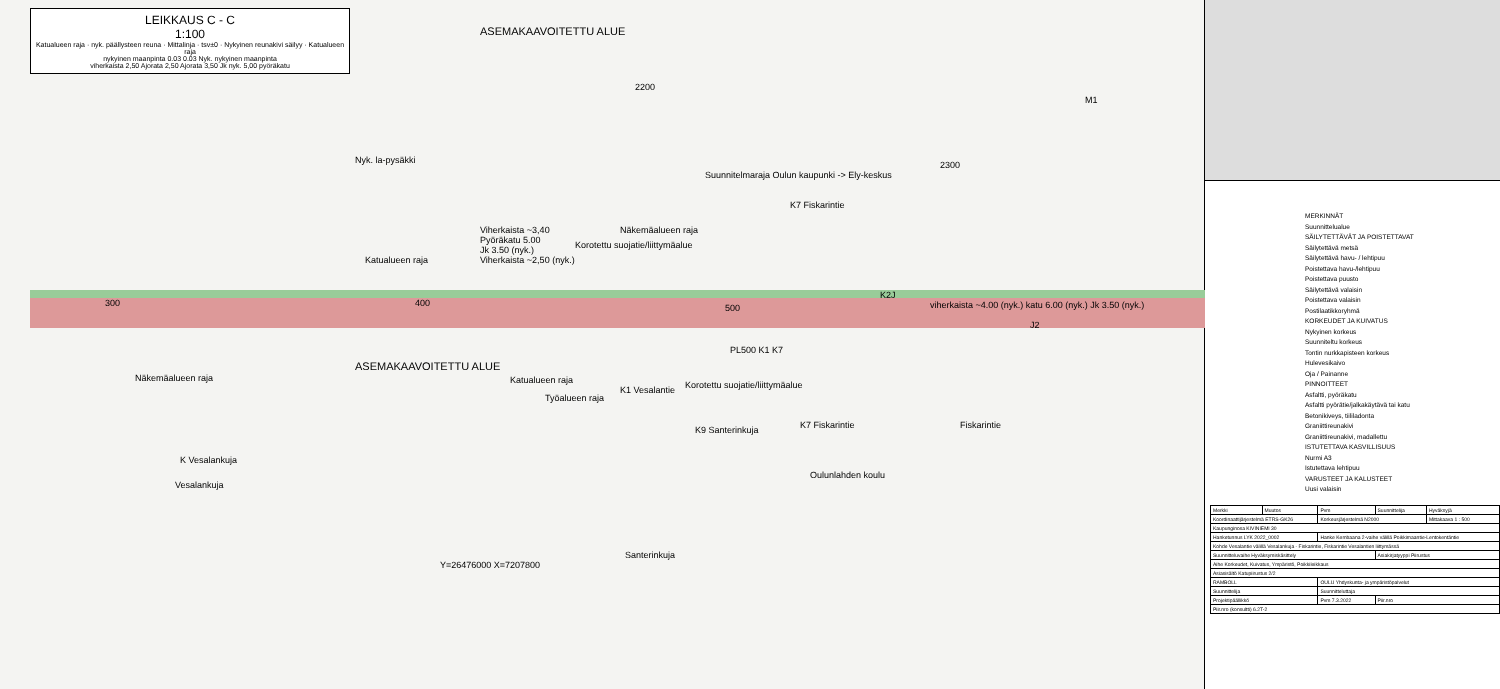LEIKKAUS C - C
1:100
Katualueen raja · nyk. päällysteen reuna · Mittalinja · tsv±0 · Nykyinen reunakivi säilyy · Katualueen raja
nykyinen maanpinta 0.03 0.03 Nyk. nykyinen maanpinta
viherkaista 2,50 Ajorata 2,50 Ajorata 3,50 Jk nyk. 5,00 pyöräkatu
ASEMAKAAVOITETTU ALUE
ASEMAKAAVOITETTU ALUE
Viherkaista ~3,40
Pyöräkatu 5.00
Jk 3.50 (nyk.)
Viherkaista ~2,50 (nyk.)
Nyk. la-pysäkki
K1 Vesalantie
K9 Santerinkuja K7 Fiskarintie
K7 Fiskarintie
K Vesalankuja
viherkaista ~4.00 (nyk.) katu 6.00 (nyk.) Jk 3.50 (nyk.)
M1
J2
Fiskarintie
K2J
Korotettu suojatie/liittymäalue
Korotettu suojatie/liittymäalue
Näkemäalueen raja
Katualueen raja
Katualueen raja
Työalueen raja
Näkemäalueen raja
PL500 K1 K7
300 400 500
2200
2300
Suunnitelmaraja Oulun kaupunki -> Ely-keskus
Oulunlahden koulu
Y=26476000 X=7207800
Vesalankuja
Santerinkuja
MERKINNÄT
Suunnittelualue
SÄILYTETTÄVÄT JA POISTETTAVAT
Säilytettävä metsä
Säilytettävä havu- / lehtipuu
Poistettava havu-/lehtipuu
Poistettava puusto
Säilytettävä valaisin
Poistettava valaisin
Postilaatikkoryhmä
KORKEUDET JA KUIVATUS
Nykyinen korkeus
Suunniteltu korkeus
Tontin nurkkapisteen korkeus
Hulevesikaivo
Oja / Painanne
PINNOITTEET
Asfaltti, pyöräkatu
Asfaltti pyörätie/jalkakäytävä tai katu
Betonikiveys, tiililadonta
Graniittireunakivi
Graniittireunakivi, madallettu
ISTUTETTAVA KASVILLISUUS
Nurmi A3
Istutettava lehtipuu
VARUSTEET JA KALUSTEET
Uusi valaisin
| Merkki | Muutos | Pvm | Suunnittelija | Hyväksyjä |
| Koordinaattijärjestelmä ETRS-GK26 | | Korkeusjärjestelmä N2000 | | Mittakaava 1 : 500 |
| Kaupunginosa KIVINIEMI 30 | | | | |
| Hanketunnus LYK 2022_0002 | | Hanke Kembaana 2-vaihe välillä Poikkimaantie-Lentokentäntie | | |
| Kohde Vesalantie välillä Vesalankuja - Fiskarintie, Fiskarintie Vesalantien liittymässä | | | | |
| Suunnitteluvaihe Hyväksymiskäsittely | | | Asiakirjatyyppi Piirustus | |
| Aihe Korkeudet, Kuivatus, Ympäristö, Poikkileikkaus | | | | |
| Asiasisältö Katupiirustus 2/2 | | | | |
| RAMBOLL | | OULU Yhdyskunta- ja ympäristöpalvelut | | |
| Suunnittelija | | Suunnitteluttaja | | |
| Projektipäällikkö | | Pvm 7.3.2022 | Piir.nro | |
| Piir.nro (konsultti) 6.2T-2 | | | | |